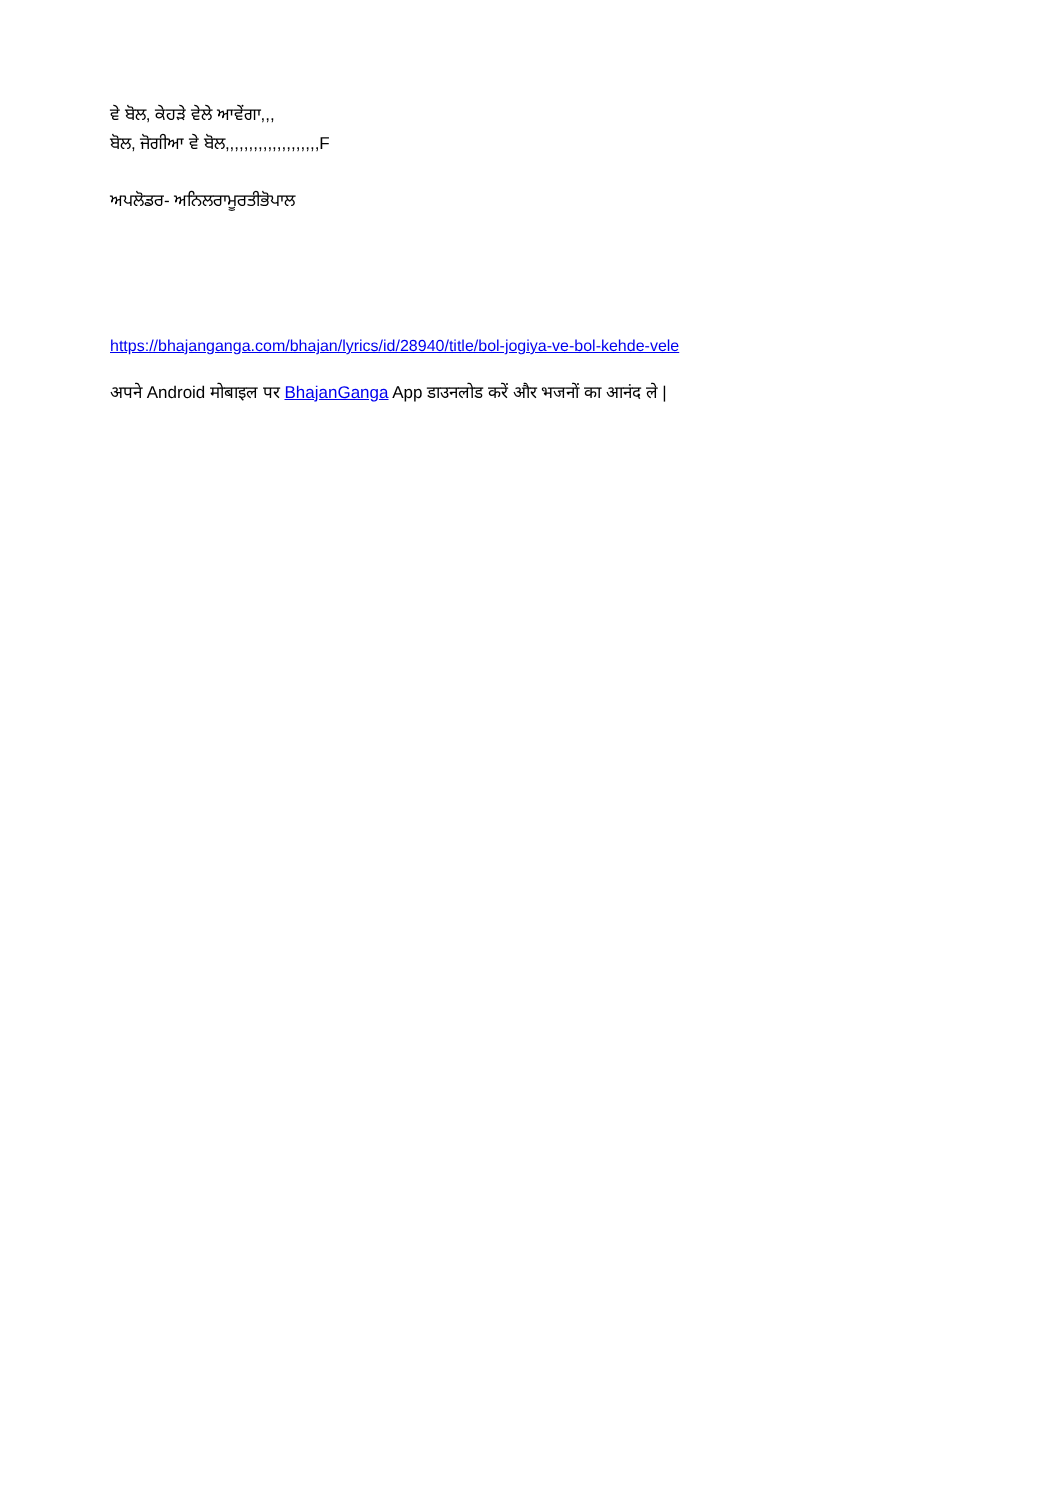ਵੇ ਬੋਲ, ਕੇਹੜੇ ਵੇਲੇ ਆਵੇਂਗਾ,,,
ਬੋਲ, ਜੋਗੀਆ ਵੇ ਬੋਲ,,,,,,,,,,,,,,,,,,,,F
ਅਪਲੋਡਰ- ਅਨਿਲਰਾਮੂਰਤੀਭੋਪਾਲ
https://bhajanganga.com/bhajan/lyrics/id/28940/title/bol-jogiya-ve-bol-kehde-vele
अपने Android मोबाइल पर BhajanGanga App डाउनलोड करें और भजनों का आनंद ले |